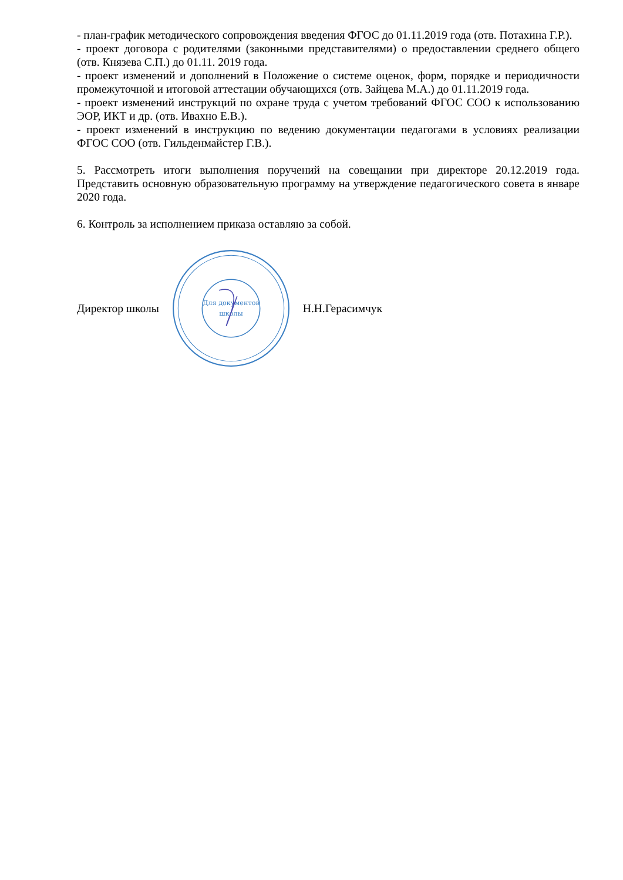- план-график методического сопровождения введения ФГОС до 01.11.2019 года (отв. Потахина Г.Р.).
- проект договора с родителями (законными представителями) о предоставлении среднего общего (отв. Князева С.П.) до 01.11. 2019 года.
- проект изменений и дополнений в Положение о системе оценок, форм, порядке и периодичности промежуточной и итоговой аттестации обучающихся (отв. Зайцева М.А.) до 01.11.2019 года.
- проект изменений инструкций по охране труда с учетом требований ФГОС СОО к использованию ЭОР, ИКТ и др. (отв. Ивахно Е.В.).
- проект изменений в инструкцию по ведению документации педагогами в условиях реализации ФГОС СОО (отв. Гильденмайстер Г.В.).
5. Рассмотреть итоги выполнения поручений на совещании при директоре 20.12.2019 года. Представить основную образовательную программу на утверждение педагогического совета в январе 2020 года.
6. Контроль за исполнением приказа оставляю за собой.
Директор школы
Для документов
школы
Н.Н.Герасимчук